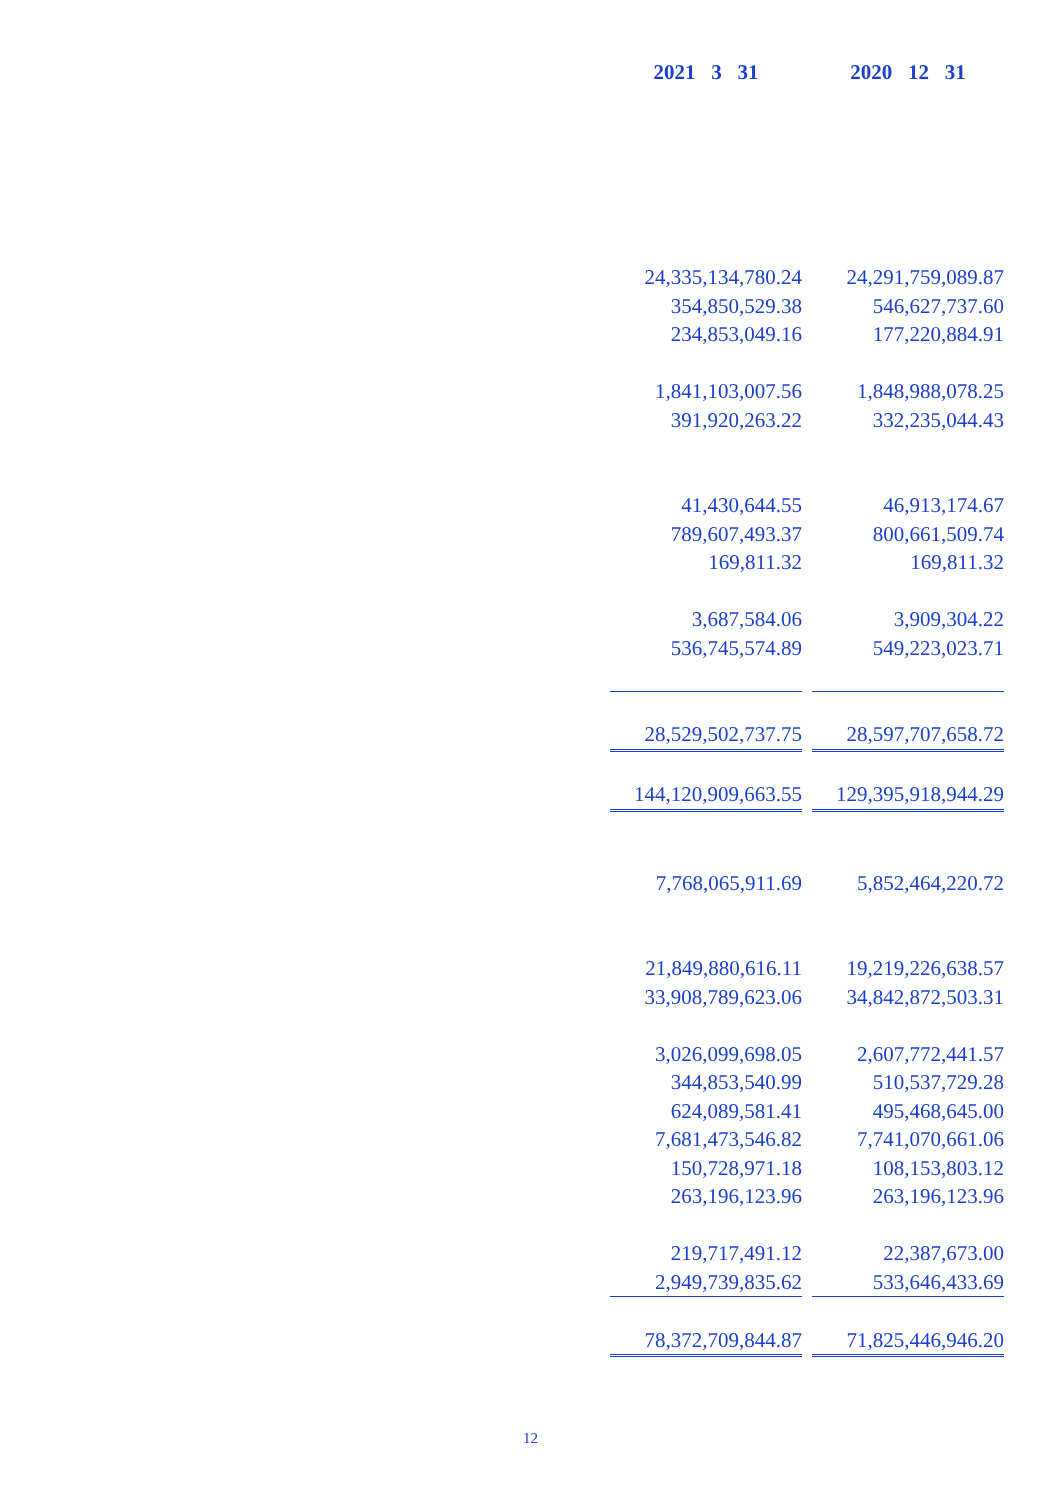| 2021 3 31 | 2020 12 31 |
| --- | --- |
| 24,335,134,780.24 | 24,291,759,089.87 |
| 354,850,529.38 | 546,627,737.60 |
| 234,853,049.16 | 177,220,884.91 |
| 1,841,103,007.56 | 1,848,988,078.25 |
| 391,920,263.22 | 332,235,044.43 |
| 41,430,644.55 | 46,913,174.67 |
| 789,607,493.37 | 800,661,509.74 |
| 169,811.32 | 169,811.32 |
| 3,687,584.06 | 3,909,304.22 |
| 536,745,574.89 | 549,223,023.71 |
| 28,529,502,737.75 | 28,597,707,658.72 |
| 144,120,909,663.55 | 129,395,918,944.29 |
| 7,768,065,911.69 | 5,852,464,220.72 |
| 21,849,880,616.11 | 19,219,226,638.57 |
| 33,908,789,623.06 | 34,842,872,503.31 |
| 3,026,099,698.05 | 2,607,772,441.57 |
| 344,853,540.99 | 510,537,729.28 |
| 624,089,581.41 | 495,468,645.00 |
| 7,681,473,546.82 | 7,741,070,661.06 |
| 150,728,971.18 | 108,153,803.12 |
| 263,196,123.96 | 263,196,123.96 |
| 219,717,491.12 | 22,387,673.00 |
| 2,949,739,835.62 | 533,646,433.69 |
| 78,372,709,844.87 | 71,825,446,946.20 |
12